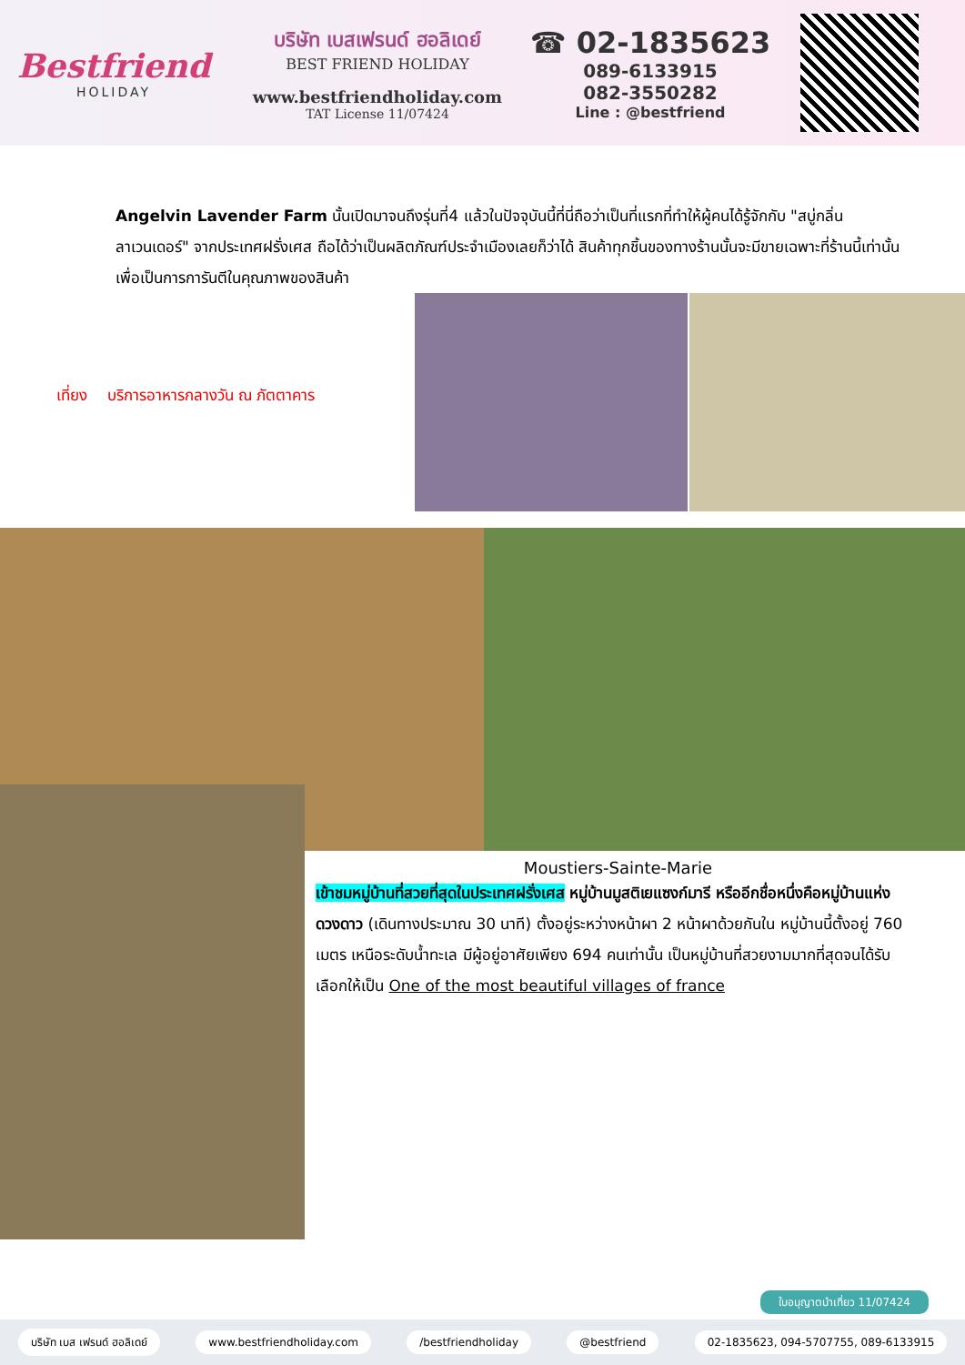Bestfriend
HOLIDAY
บริษัท เบสเฟรนด์ ฮอลิเดย์
BEST FRIEND HOLIDAY
www.bestfriendholiday.com
TAT License 11/07424
☎ 02-1835623
089-6133915
082-3550282
Line : @bestfriend
Angelvin Lavender Farm นั้นเปิดมาจนถึงรุ่นที่4 แล้วในปัจจุบันนี้ที่นี่ถือว่าเป็นที่แรกที่ทำให้ผู้คนได้รู้จักกับ "สบู่กลิ่นลาเวนเดอร์" จากประเทศฝรั่งเศส ถือได้ว่าเป็นผลิตภัณฑ์ประจำเมืองเลยก็ว่าได้ สินค้าทุกชิ้นของทางร้านนั้นจะมีขายเฉพาะที่ร้านนี้เท่านั้น เพื่อเป็นการการันตีในคุณภาพของสินค้า
เที่ยง บริการอาหารกลางวัน ณ ภัตตาคาร
Moustiers-Sainte-Marie
เข้าชมหมู่บ้านที่สวยที่สุดในประเทศฝรั่งเศส หมู่บ้านมูสติเยแซงก์มารี หรืออีกชื่อหนึ่งคือหมู่บ้านแห่งดวงดาว (เดินทางประมาณ 30 นาที) ตั้งอยู่ระหว่างหน้าผา 2 หน้าผาด้วยกันใน หมู่บ้านนี้ตั้งอยู่ 760 เมตร เหนือระดับน้ำทะเล มีผู้อยู่อาศัยเพียง 694 คนเท่านั้น เป็นหมู่บ้านที่สวยงามมากที่สุดจนได้รับเลือกให้เป็น One of the most beautiful villages of france
ใบอนุญาตนำเที่ยว 11/07424
บริษัท เบส เฟรนด์ ฮอลิเดย์ www.bestfriendholiday.com /bestfriendholiday @bestfriend 02-1835623, 094-5707755, 089-6133915